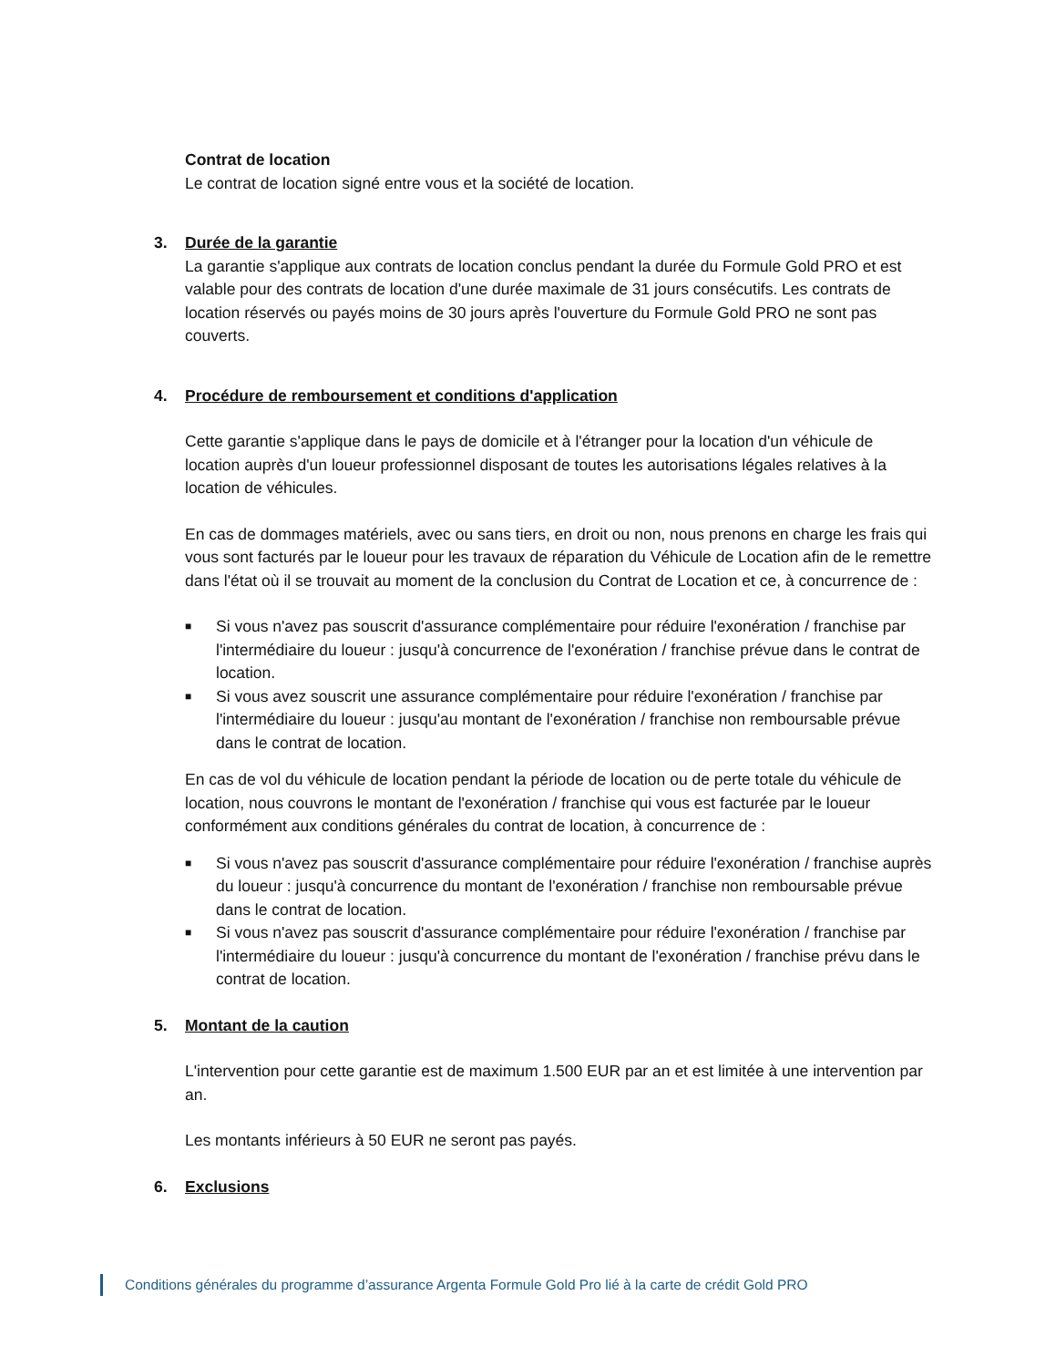Contrat de location
Le contrat de location signé entre vous et la société de location.
3. Durée de la garantie
La garantie s'applique aux contrats de location conclus pendant la durée du Formule Gold PRO et est valable pour des contrats de location d'une durée maximale de 31 jours consécutifs. Les contrats de location réservés ou payés moins de 30 jours après l'ouverture du Formule Gold PRO ne sont pas couverts.
4. Procédure de remboursement et conditions d'application
Cette garantie s'applique dans le pays de domicile et à l'étranger pour la location d'un véhicule de location auprès d'un loueur professionnel disposant de toutes les autorisations légales relatives à la location de véhicules.
En cas de dommages matériels, avec ou sans tiers, en droit ou non, nous prenons en charge les frais qui vous sont facturés par le loueur pour les travaux de réparation du Véhicule de Location afin de le remettre dans l'état où il se trouvait au moment de la conclusion du Contrat de Location et ce, à concurrence de :
■ Si vous n'avez pas souscrit d'assurance complémentaire pour réduire l'exonération / franchise par l'intermédiaire du loueur : jusqu'à concurrence de l'exonération / franchise prévue dans le contrat de location.
■ Si vous avez souscrit une assurance complémentaire pour réduire l'exonération / franchise par l'intermédiaire du loueur : jusqu'au montant de l'exonération / franchise non remboursable prévue dans le contrat de location.
En cas de vol du véhicule de location pendant la période de location ou de perte totale du véhicule de location, nous couvrons le montant de l'exonération / franchise qui vous est facturée par le loueur conformément aux conditions générales du contrat de location, à concurrence de :
■ Si vous n'avez pas souscrit d'assurance complémentaire pour réduire l'exonération / franchise auprès du loueur : jusqu'à concurrence du montant de l'exonération / franchise non remboursable prévue dans le contrat de location.
■ Si vous n'avez pas souscrit d'assurance complémentaire pour réduire l'exonération / franchise par l'intermédiaire du loueur : jusqu'à concurrence du montant de l'exonération / franchise prévu dans le contrat de location.
5. Montant de la caution
L'intervention pour cette garantie est de maximum 1.500 EUR par an et est limitée à une intervention par an.
Les montants inférieurs à 50 EUR ne seront pas payés.
6. Exclusions
Conditions générales du programme d’assurance Argenta Formule Gold Pro lié à la carte de crédit Gold PRO